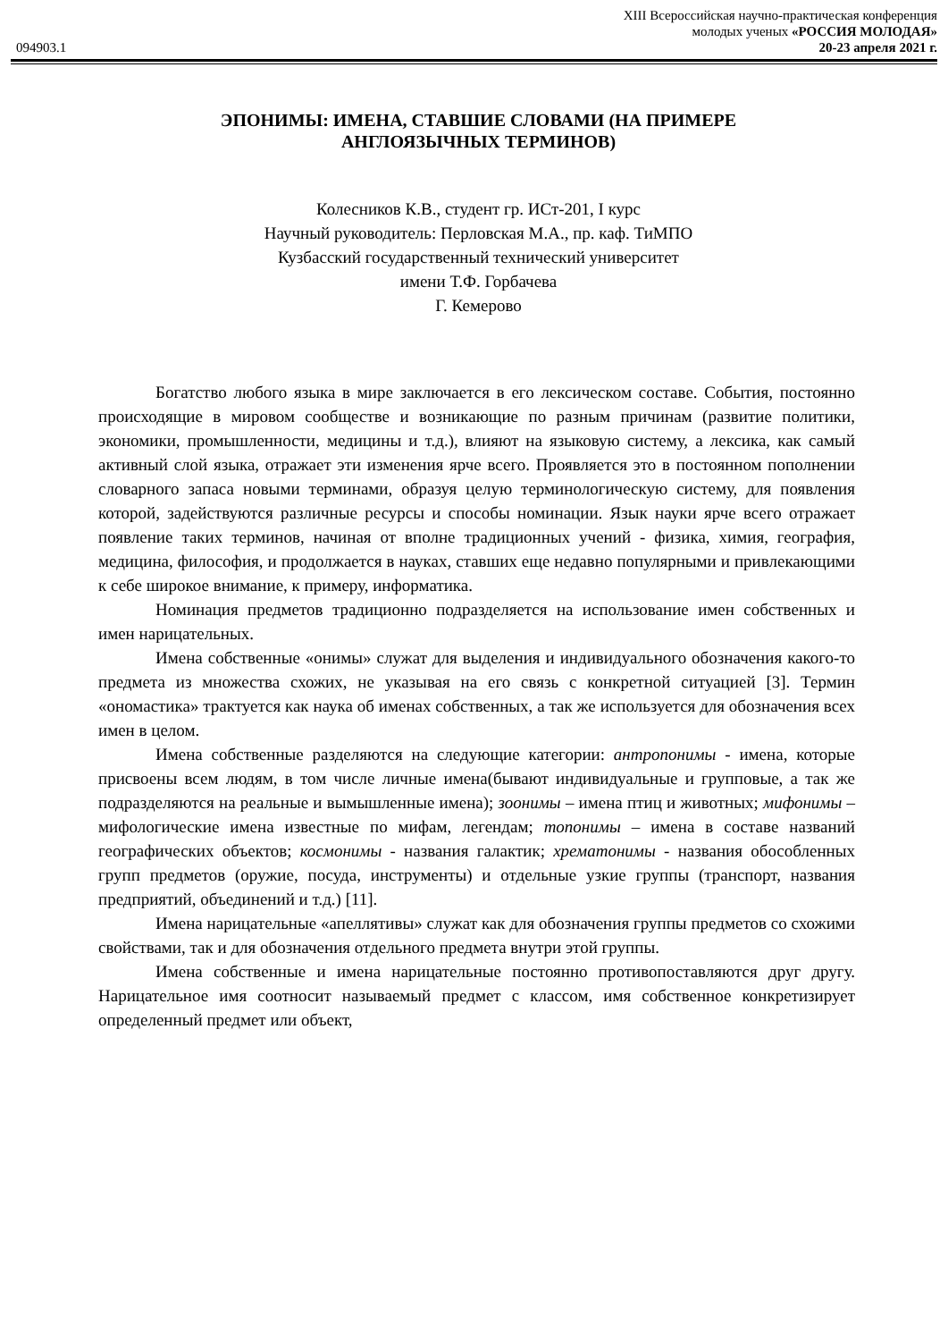XIII Всероссийская научно-практическая конференция
молодых ученых «РОССИЯ МОЛОДАЯ»
094903.1 20-23 апреля 2021 г.
ЭПОНИМЫ: ИМЕНА, СТАВШИЕ СЛОВАМИ (НА ПРИМЕРЕ АНГЛОЯЗЫЧНЫХ ТЕРМИНОВ)
Колесников К.В., студент гр. ИСт-201, I курс
Научный руководитель: Перловская М.А., пр. каф. ТиМПО
Кузбасский государственный технический университет
имени Т.Ф. Горбачева
Г. Кемерово
Богатство любого языка в мире заключается в его лексическом составе. События, постоянно происходящие в мировом сообществе и возникающие по разным причинам (развитие политики, экономики, промышленности, медицины и т.д.), влияют на языковую систему, а лексика, как самый активный слой языка, отражает эти изменения ярче всего. Проявляется это в постоянном пополнении словарного запаса новыми терминами, образуя целую терминологическую систему, для появления которой, задействуются различные ресурсы и способы номинации. Язык науки ярче всего отражает появление таких терминов, начиная от вполне традиционных учений - физика, химия, география, медицина, философия, и продолжается в науках, ставших еще недавно популярными и привлекающими к себе широкое внимание, к примеру, информатика.
Номинация предметов традиционно подразделяется на использование имен собственных и имен нарицательных.
Имена собственные «онимы» служат для выделения и индивидуального обозначения какого-то предмета из множества схожих, не указывая на его связь с конкретной ситуацией [3]. Термин «ономастика» трактуется как наука об именах собственных, а так же используется для обозначения всех имен в целом.
Имена собственные разделяются на следующие категории: антропонимы - имена, которые присвоены всем людям, в том числе личные имена(бывают индивидуальные и групповые, а так же подразделяются на реальные и вымышленные имена); зоонимы – имена птиц и животных; мифонимы – мифологические имена известные по мифам, легендам; топонимы – имена в составе названий географических объектов; космонимы - названия галактик; хрематонимы - названия обособленных групп предметов (оружие, посуда, инструменты) и отдельные узкие группы (транспорт, названия предприятий, объединений и т.д.) [11].
Имена нарицательные «апеллятивы» служат как для обозначения группы предметов со схожими свойствами, так и для обозначения отдельного предмета внутри этой группы.
Имена собственные и имена нарицательные постоянно противопоставляются друг другу. Нарицательное имя соотносит называемый предмет с классом, имя собственное конкретизирует определенный предмет или объект,